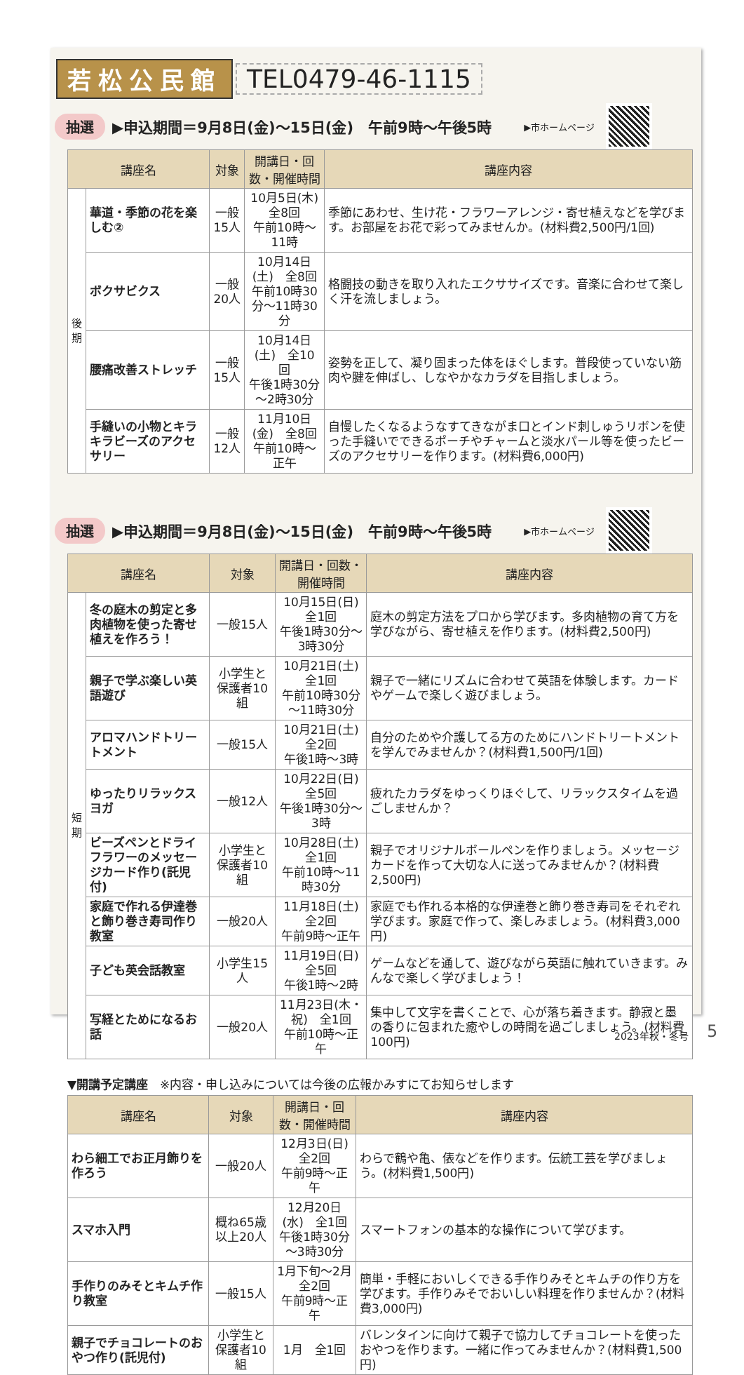若松公民館 TEL0479-46-1115
抽選 ▶申込期間＝9月8日(金)～15日(金)　午前9時～午後5時 ▶市ホームページ
| 講座名 | | 対象 | 開講日・回数・開催時間 | 講座内容 |
| --- | --- | --- | --- | --- |
| 後期 | 華道・季節の花を楽しむ② | 一般15人 | 10月5日(木) 全8回 午前10時～11時 | 季節にあわせ、生け花・フラワーアレンジ・寄せ植えなどを学びます。お部屋をお花で彩ってみませんか。(材料費2,500円/1回) |
| | ボクサビクス | 一般20人 | 10月14日(土) 全8回 午前10時30分～11時30分 | 格闘技の動きを取り入れたエクササイズです。音楽に合わせて楽しく汗を流しましょう。 |
| | 腰痛改善ストレッチ | 一般15人 | 10月14日(土) 全10回 午後1時30分～2時30分 | 姿勢を正して、凝り固まった体をほぐします。普段使っていない筋肉や腱を伸ばし、しなやかなカラダを目指しましょう。 |
| | 手縫いの小物とキラキラビーズのアクセサリー | 一般12人 | 11月10日(金) 全8回 午前10時～正午 | 自慢したくなるようなすてきながま口とインド刺しゅうリボンを使った手縫いでできるポーチやチャームと淡水パール等を使ったビーズのアクセサリーを作ります。(材料費6,000円) |
抽選 ▶申込期間＝9月8日(金)～15日(金)　午前9時～午後5時 ▶市ホームページ
| 講座名 | | 対象 | 開講日・回数・開催時間 | 講座内容 |
| --- | --- | --- | --- | --- |
| 短期 | 冬の庭木の剪定と多肉植物を使った寄せ植えを作ろう！ | 一般15人 | 10月15日(日) 全1回 午後1時30分～3時30分 | 庭木の剪定方法をプロから学びます。多肉植物の育て方を学びながら、寄せ植えを作ります。(材料費2,500円) |
| | 親子で学ぶ楽しい英語遊び | 小学生と保護者10組 | 10月21日(土) 全1回 午前10時30分～11時30分 | 親子で一緒にリズムに合わせて英語を体験します。カードやゲームで楽しく遊びましょう。 |
| | アロマハンドトリートメント | 一般15人 | 10月21日(土) 全2回 午後1時～3時 | 自分のためや介護してる方のためにハンドトリートメントを学んでみませんか？(材料費1,500円/1回) |
| | ゆったりリラックスヨガ | 一般12人 | 10月22日(日) 全5回 午後1時30分～3時 | 疲れたカラダをゆっくりほぐして、リラックスタイムを過ごしませんか？ |
| | ビーズペンとドライフラワーのメッセージカード作り(託児付) | 小学生と保護者10組 | 10月28日(土) 全1回 午前10時～11時30分 | 親子でオリジナルボールペンを作りましょう。メッセージカードを作って大切な人に送ってみませんか？(材料費2,500円) |
| | 家庭で作れる伊達巻と飾り巻き寿司作り教室 | 一般20人 | 11月18日(土) 全2回 午前9時～正午 | 家庭でも作れる本格的な伊達巻と飾り巻き寿司をそれぞれ学びます。家庭で作って、楽しみましょう。(材料費3,000円) |
| | 子ども英会話教室 | 小学生15人 | 11月19日(日) 全5回 午後1時～2時 | ゲームなどを通して、遊びながら英語に触れていきます。みんなで楽しく学びましょう！ |
| | 写経とためになるお話 | 一般20人 | 11月23日(木・祝) 全1回 午前10時～正午 | 集中して文字を書くことで、心が落ち着きます。静寂と墨の香りに包まれた癒やしの時間を過ごしましょう。(材料費100円) |
▼開講予定講座　※内容・申し込みについては今後の広報かみすにてお知らせします
| 講座名 | 対象 | 開講日・回数・開催時間 | 講座内容 |
| --- | --- | --- | --- |
| わら細工でお正月飾りを作ろう | 一般20人 | 12月3日(日) 全2回 午前9時～正午 | わらで鶴や亀、俵などを作ります。伝統工芸を学びましょう。(材料費1,500円) |
| スマホ入門 | 概ね65歳以上20人 | 12月20日(水) 全1回 午後1時30分～3時30分 | スマートフォンの基本的な操作について学びます。 |
| 手作りのみそとキムチ作り教室 | 一般15人 | 1月下旬～2月 全2回 午前9時～正午 | 簡単・手軽においしくできる手作りみそとキムチの作り方を学びます。手作りみそでおいしい料理を作りませんか？(材料費3,000円) |
| 親子でチョコレートのおやつ作り(託児付) | 小学生と保護者10組 | 1月 全1回 | バレンタインに向けて親子で協力してチョコレートを使ったおやつを作ります。一緒に作ってみませんか？(材料費1,500円) |
2023年秋・冬号 5